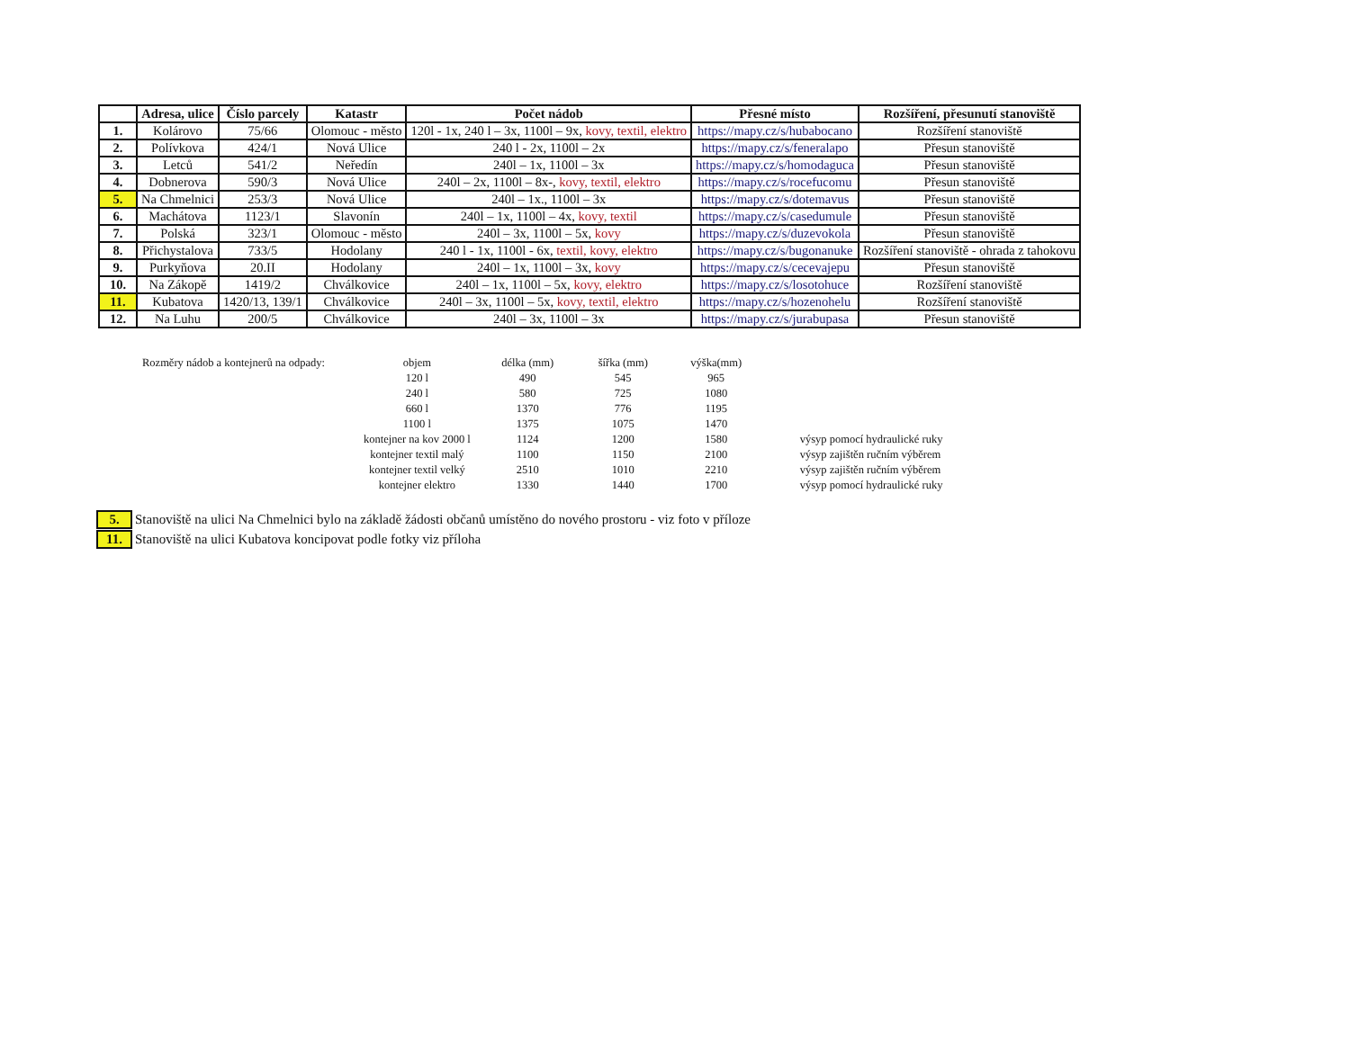| | Adresa, ulice | Číslo parcely | Katastr | Počet nádob | Přesné místo | Rozšíření, přesunutí stanoviště |
| --- | --- | --- | --- | --- | --- | --- |
| 1. | Kolárovo | 75/66 | Olomouc - město | 120l - 1x, 240 l – 3x, 1100l – 9x, kovy, textil, elektro | https://mapy.cz/s/hubabocano | Rozšíření stanoviště |
| 2. | Polívkova | 424/1 | Nová Ulice | 240 l - 2x, 1100l – 2x | https://mapy.cz/s/feneralapo | Přesun stanoviště |
| 3. | Letců | 541/2 | Neředín | 240l – 1x, 1100l – 3x | https://mapy.cz/s/homodaguca | Přesun stanoviště |
| 4. | Dobnerova | 590/3 | Nová Ulice | 240l – 2x, 1100l – 8x-, kovy, textil, elektro | https://mapy.cz/s/rocefucomu | Přesun stanoviště |
| 5. | Na Chmelnici | 253/3 | Nová Ulice | 240l – 1x., 1100l – 3x | https://mapy.cz/s/dotemavus | Přesun stanoviště |
| 6. | Machátova | 1123/1 | Slavonín | 240l – 1x, 1100l – 4x, kovy, textil | https://mapy.cz/s/casedumule | Přesun stanoviště |
| 7. | Polská | 323/1 | Olomouc - město | 240l – 3x, 1100l – 5x, kovy | https://mapy.cz/s/duzevokola | Přesun stanoviště |
| 8. | Přichystalova | 733/5 | Hodolany | 240 l - 1x, 1100l - 6x, textil, kovy, elektro | https://mapy.cz/s/bugonanuke | Rozšíření stanoviště - ohrada z tahokovu |
| 9. | Purkyňova | 20.II | Hodolany | 240l – 1x, 1100l – 3x, kovy | https://mapy.cz/s/cecevajepu | Přesun stanoviště |
| 10. | Na Zákopě | 1419/2 | Chválkovice | 240l – 1x, 1100l – 5x, kovy, elektro | https://mapy.cz/s/losotohuce | Rozšíření stanoviště |
| 11. | Kubatova | 1420/13, 139/1 | Chválkovice | 240l – 3x, 1100l – 5x, kovy, textil, elektro | https://mapy.cz/s/hozenohelu | Rozšíření stanoviště |
| 12. | Na Luhu | 200/5 | Chválkovice | 240l – 3x, 1100l – 3x | https://mapy.cz/s/jurabupasa | Přesun stanoviště |
| Rozměry nádob a kontejnerů na odpady: | objem | délka (mm) | šířka (mm) | výška(mm) | |
| | 120 l | 490 | 545 | 965 | |
| | 240 l | 580 | 725 | 1080 | |
| | 660 l | 1370 | 776 | 1195 | |
| | 1100 l | 1375 | 1075 | 1470 | |
| | kontejner na kov 2000 l | 1124 | 1200 | 1580 | výsyp pomocí hydraulické ruky |
| | kontejner textil malý | 1100 | 1150 | 2100 | výsyp zajištěn ručním výběrem |
| | kontejner textil velký | 2510 | 1010 | 2210 | výsyp zajištěn ručním výběrem |
| | kontejner elektro | 1330 | 1440 | 1700 | výsyp pomocí hydraulické ruky |
5. Stanoviště na ulici Na Chmelnici bylo na základě žádosti občanů umístěno do nového prostoru - viz foto v příloze
11. Stanoviště na ulici Kubatova koncipovat podle fotky viz příloha